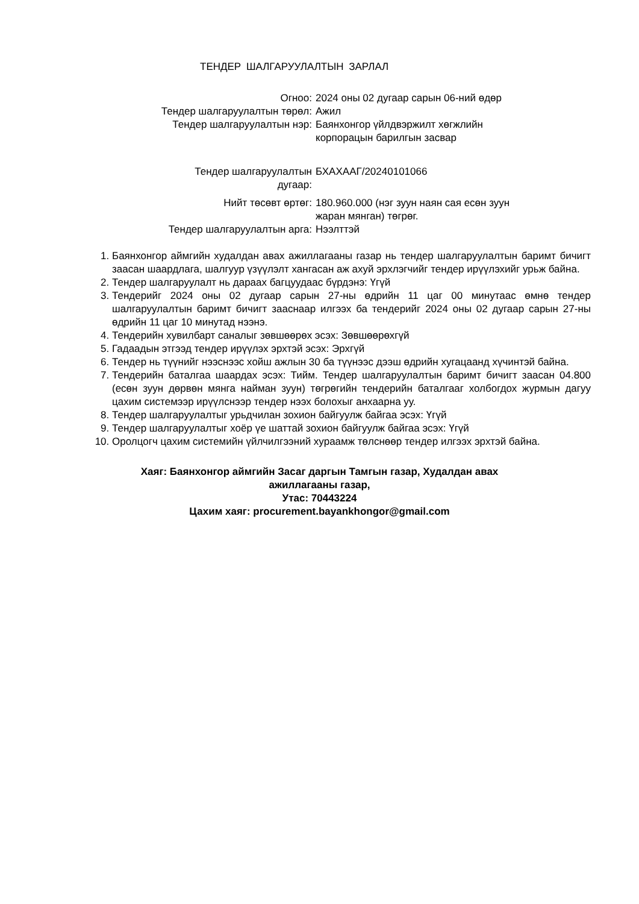ТЕНДЕР ШАЛГАРУУЛАЛТЫН ЗАРЛАЛ
| Огноо: | 2024 оны 02 дугаар сарын 06-ний өдөр |
| Тендер шалгаруулалтын төрөл: | Ажил |
| Тендер шалгаруулалтын нэр: | Баянхонгор үйлдвэржилт хөгжлийн корпорацын барилгын засвар |
| Тендер шалгаруулалтын дугаар: | БХАХААГ/20240101066 |
| Нийт төсөвт өртөг: | 180.960.000 (нэг зуун наян сая есөн зуун жаран мянган) төгрөг. |
| Тендер шалгаруулалтын арга: | Нээлттэй |
1. Баянхонгор аймгийн худалдан авах ажиллагааны газар нь тендер шалгаруулалтын баримт бичигт заасан шаардлага, шалгуур үзүүлэлт хангасан аж ахуй эрхлэгчийг тендер ирүүлэхийг урьж байна.
2. Тендер шалгаруулалт нь дараах багцуудаас бүрдэнэ: Үгүй
3. Тендерийг 2024 оны 02 дугаар сарын 27-ны өдрийн 11 цаг 00 минутаас өмнө тендер шалгаруулалтын баримт бичигт зааснаар илгээх ба тендерийг 2024 оны 02 дугаар сарын 27-ны өдрийн 11 цаг 10 минутад нээнэ.
4. Тендерийн хувилбарт саналыг зөвшөөрөх эсэх: Зөвшөөрөхгүй
5. Гадаадын этгээд тендер ирүүлэх эрхтэй эсэх: Эрхгүй
6. Тендер нь түүнийг нээснээс хойш ажлын 30 ба түүнээс дээш өдрийн хугацаанд хүчинтэй байна.
7. Тендерийн баталгаа шаардах эсэх: Тийм. Тендер шалгаруулалтын баримт бичигт заасан 04.800 (есөн зуун дөрвөн мянга найман зуун) төгрөгийн тендерийн баталгааг холбогдох журмын дагуу цахим системээр ирүүлснээр тендер нээх болохыг анхаарна уу.
8. Тендер шалгаруулалтыг урьдчилан зохион байгуулж байгаа эсэх: Үгүй
9. Тендер шалгаруулалтыг хоёр үе шаттай зохион байгуулж байгаа эсэх: Үгүй
10. Оролцогч цахим системийн үйлчилгээний хураамж төлснөөр тендер илгээх эрхтэй байна.
Хаяг: Баянхонгор аймгийн Засаг даргын Тамгын газар, Худалдан авах
ажиллагааны газар,
Утас: 70443224
Цахим хаяг: procurement.bayankhongor@gmail.com